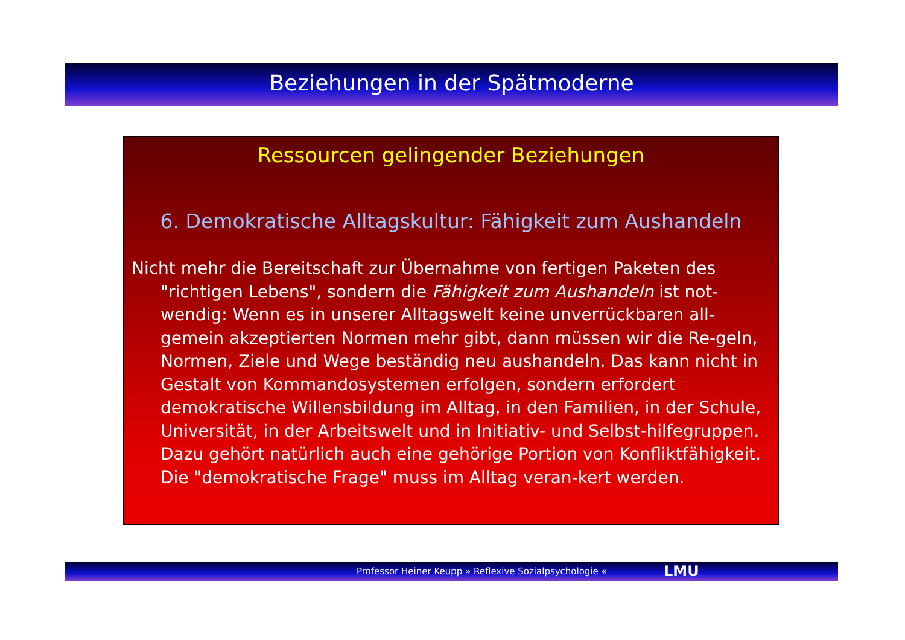Beziehungen in der Spätmoderne
Ressourcen gelingender Beziehungen
6. Demokratische Alltagskultur: Fähigkeit zum Aushandeln
Nicht mehr die Bereitschaft zur Übernahme von fertigen Paketen des "richtigen Lebens", sondern die Fähigkeit zum Aushandeln ist not-wendig: Wenn es in unserer Alltagswelt keine unverrückbaren all-gemein akzeptierten Normen mehr gibt, dann müssen wir die Re-geln, Normen, Ziele und Wege beständig neu aushandeln. Das kann nicht in Gestalt von Kommandosystemen erfolgen, sondern erfordert demokratische Willensbildung im Alltag, in den Familien, in der Schule, Universität, in der Arbeitswelt und in Initiativ- und Selbst-hilfegruppen. Dazu gehört natürlich auch eine gehörige Portion von Konfliktfähigkeit. Die "demokratische Frage" muss im Alltag veran-kert werden.
Professor Heiner Keupp » Reflexive Sozialpsychologie « LMU